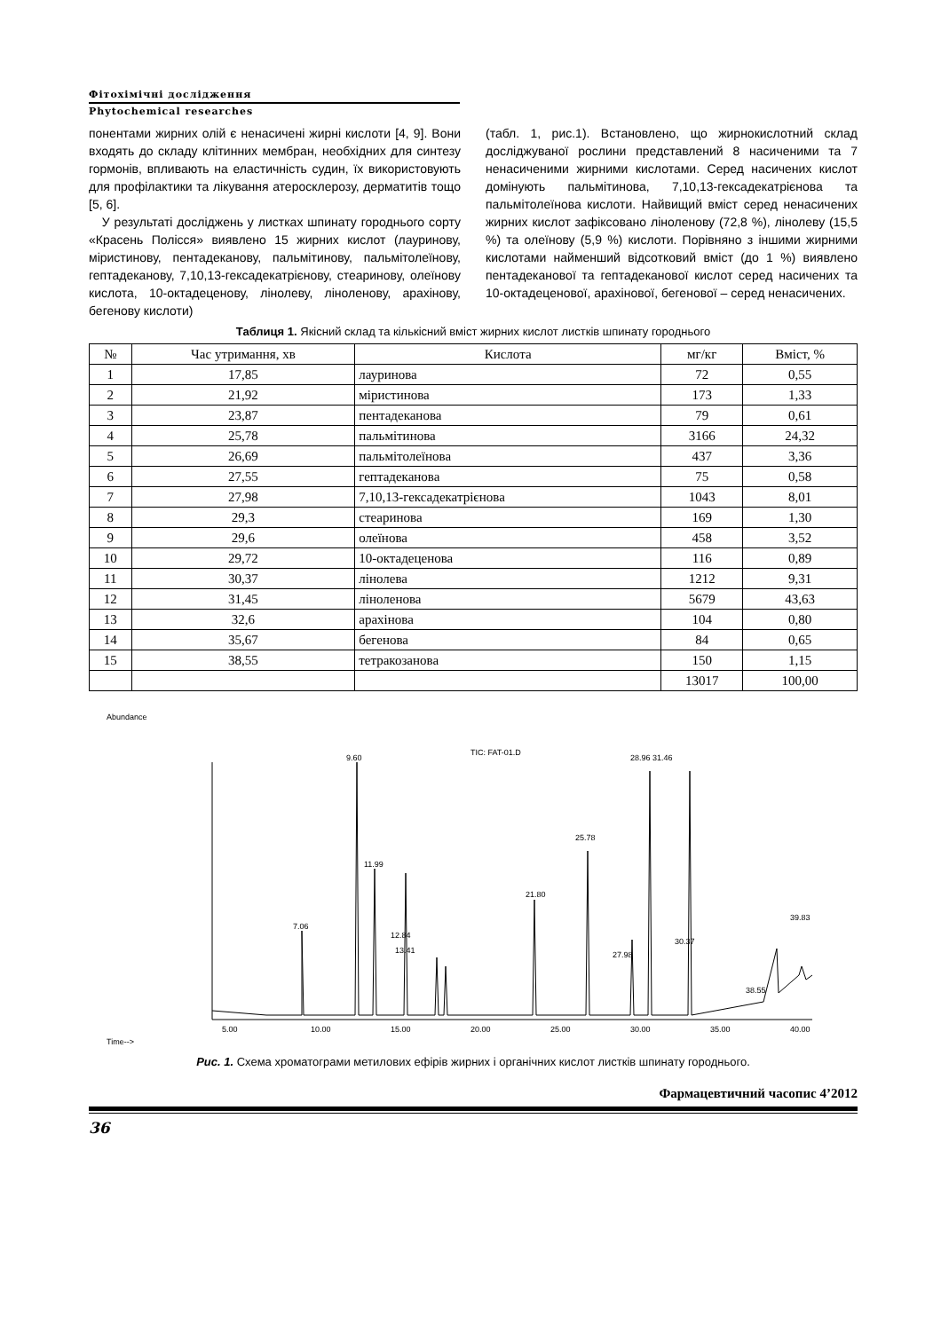Фітохімічні дослідження
Phytochemical researches
понентами жирних олій є ненасичені жирні кислоти [4, 9]. Вони входять до складу клітинних мембран, необхідних для синтезу гормонів, впливають на еластичність судин, їх використовують для профілактики та лікування атеросклерозу, дерматитів тощо [5, 6].
У результаті досліджень у листках шпинату городнього сорту «Красень Полісся» виявлено 15 жирних кислот (лауринову, міристинову, пентадеканову, пальмітинову, пальмітолеїнову, гептадеканову, 7,10,13-гексадекатрієнову, стеаринову, олеїнову кислота, 10-октадеценову, ліно­леву, ліноленову, арахінову, бегенову кислоти)
(табл. 1, рис.1). Встановлено, що жирнокислотний склад досліджуваної рослини представлений 8 насиченими та 7 ненасиченими жирними кислотами. Серед насичених кислот домінують пальмітинова, 7,10,13-гексадекатрієнова та пальмітолеїнова кислоти. Найвищий вміст серед ненасичених жирних кислот зафіксовано ліноленову (72,8 %), лінолеву (15,5 %) та олеїнову (5,9 %) кислоти. Порівняно з іншими жирними кислотами найменший відсотковий вміст (до 1 %) виявлено пентадеканової та гептадеканової кислот серед насичених та 10-октадеценової, арахінової, бегенової – серед ненасичених.
Таблиця 1. Якісний склад та кількісний вміст жирних кислот листків шпинату городнього
| № | Час утримання, хв | Кислота | мг/кг | Вміст, % |
| --- | --- | --- | --- | --- |
| 1 | 17,85 | лауринова | 72 | 0,55 |
| 2 | 21,92 | міристинова | 173 | 1,33 |
| 3 | 23,87 | пентадеканова | 79 | 0,61 |
| 4 | 25,78 | пальмітинова | 3166 | 24,32 |
| 5 | 26,69 | пальмітолеїнова | 437 | 3,36 |
| 6 | 27,55 | гептадеканова | 75 | 0,58 |
| 7 | 27,98 | 7,10,13-гексадекатрієнова | 1043 | 8,01 |
| 8 | 29,3 | стеаринова | 169 | 1,30 |
| 9 | 29,6 | олеїнова | 458 | 3,52 |
| 10 | 29,72 | 10-октадеценова | 116 | 0,89 |
| 11 | 30,37 | лінолева | 1212 | 9,31 |
| 12 | 31,45 | ліноленова | 5679 | 43,63 |
| 13 | 32,6 | арахінова | 104 | 0,80 |
| 14 | 35,67 | бегенова | 84 | 0,65 |
| 15 | 38,55 | тетракозанова | 150 | 1,15 |
| | | | 13017 | 100,00 |
Abundance
TIC: FAT-01.D
9.60
11.99
7.06
12.84
13.41
21.80
25.78
28.96 31.46
27.98
30.37
39.83
38.55
5.00
10.00
15.00
20.00
25.00
30.00
35.00
40.00
Time-->
Рис. 1. Схема хроматограми метилових ефірів жирних і органічних кислот листків шпинату городнього.
Фармацевтичний часопис 4’2012
36